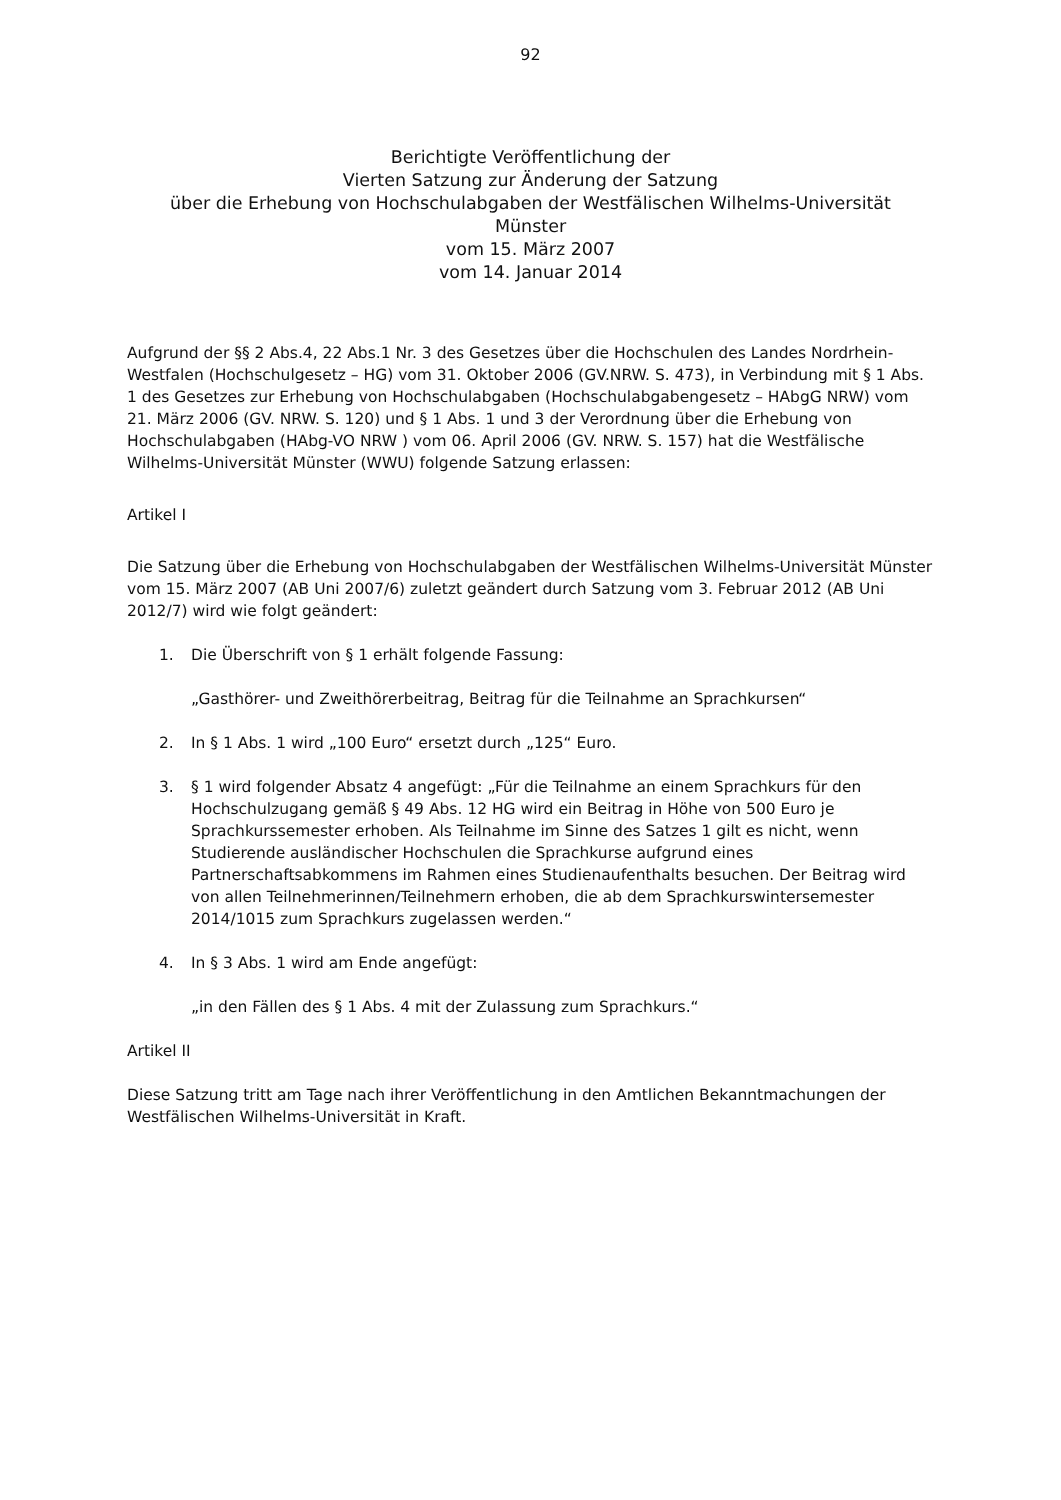92
Berichtigte Veröffentlichung der
Vierten Satzung zur Änderung der Satzung
über die Erhebung von Hochschulabgaben der Westfälischen Wilhelms-Universität
Münster
vom 15. März 2007
vom 14. Januar 2014
Aufgrund der §§ 2 Abs.4, 22 Abs.1 Nr. 3 des Gesetzes über die Hochschulen des Landes Nordrhein-Westfalen (Hochschulgesetz – HG) vom 31. Oktober 2006 (GV.NRW. S. 473), in Verbindung mit § 1 Abs. 1 des Gesetzes zur Erhebung von Hochschulabgaben (Hochschulabgabengesetz – HAbgG NRW) vom 21. März 2006 (GV. NRW. S. 120) und § 1 Abs. 1 und 3 der Verordnung über die Erhebung von Hochschulabgaben (HAbg-VO NRW ) vom 06. April 2006 (GV. NRW. S. 157) hat die Westfälische Wilhelms-Universität Münster (WWU) folgende Satzung erlassen:
Artikel I
Die Satzung über die Erhebung von Hochschulabgaben der Westfälischen Wilhelms-Universität Münster vom 15. März 2007 (AB Uni 2007/6) zuletzt geändert durch Satzung vom 3. Februar 2012 (AB Uni 2012/7) wird wie folgt geändert:
1. Die Überschrift von § 1 erhält folgende Fassung:
„Gasthörer- und Zweithörerbeitrag, Beitrag für die Teilnahme an Sprachkursen“
2. In § 1 Abs. 1 wird „100 Euro“ ersetzt durch „125“ Euro.
3. § 1 wird folgender Absatz 4 angefügt: „Für die Teilnahme an einem Sprachkurs für den Hochschulzugang gemäß § 49 Abs. 12 HG wird ein Beitrag in Höhe von 500 Euro je Sprachkurssemester erhoben. Als Teilnahme im Sinne des Satzes 1 gilt es nicht, wenn Studierende ausländischer Hochschulen die Sprachkurse aufgrund eines Partnerschaftsabkommens im Rahmen eines Studienaufenthalts besuchen. Der Beitrag wird von allen Teilnehmerinnen/Teilnehmern erhoben, die ab dem Sprachkurswintersemester 2014/1015 zum Sprachkurs zugelassen werden.“
4. In § 3 Abs. 1 wird am Ende angefügt:
„in den Fällen des § 1 Abs. 4 mit der Zulassung zum Sprachkurs.“
Artikel II
Diese Satzung tritt am Tage nach ihrer Veröffentlichung in den Amtlichen Bekanntmachungen der Westfälischen Wilhelms-Universität in Kraft.